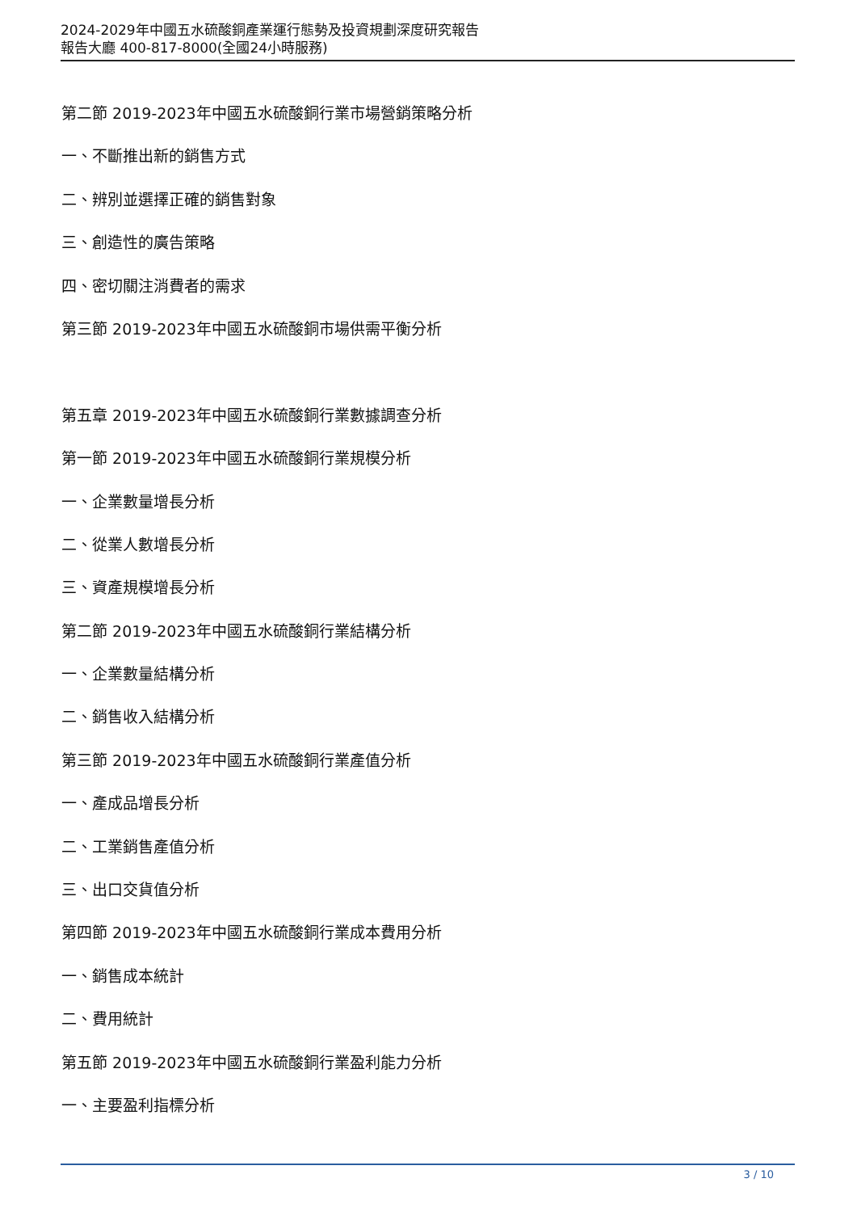2024-2029年中國五水硫酸銅產業運行態勢及投資規劃深度研究報告
報告大廳 400-817-8000(全國24小時服務)
第二節 2019-2023年中國五水硫酸銅行業市場營銷策略分析
一、不斷推出新的銷售方式
二、辨別並選擇正確的銷售對象
三、創造性的廣告策略
四、密切關注消費者的需求
第三節 2019-2023年中國五水硫酸銅市場供需平衡分析
第五章 2019-2023年中國五水硫酸銅行業數據調查分析
第一節 2019-2023年中國五水硫酸銅行業規模分析
一、企業數量增長分析
二、從業人數增長分析
三、資產規模增長分析
第二節 2019-2023年中國五水硫酸銅行業結構分析
一、企業數量結構分析
二、銷售收入結構分析
第三節 2019-2023年中國五水硫酸銅行業產值分析
一、產成品增長分析
二、工業銷售產值分析
三、出口交貨值分析
第四節 2019-2023年中國五水硫酸銅行業成本費用分析
一、銷售成本統計
二、費用統計
第五節 2019-2023年中國五水硫酸銅行業盈利能力分析
一、主要盈利指標分析
3 / 10